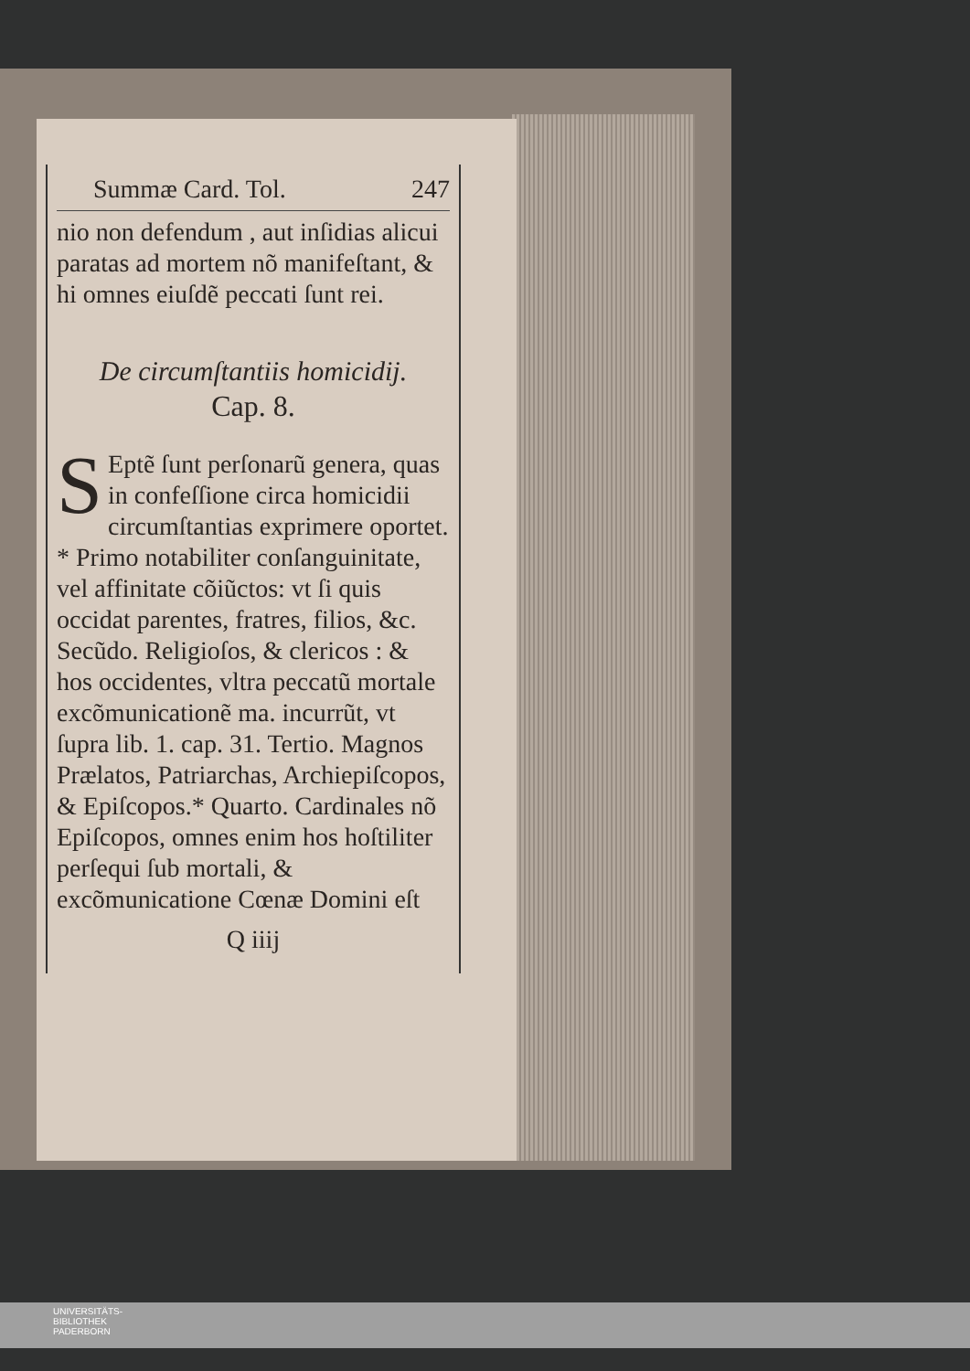Summæ Card. Tol. 247
nio non defendum , aut inſidias alicui paratas ad mortem nõ manifeſtant, & hi omnes eiuſdẽ peccati ſunt rei.
De circumſtantiis homicidij.
Cap. 8.
SEptẽ ſunt perſonarũ genera, quas in confeſſione circa homicidii circumſtantias exprimere oportet. * Primo notabiliter conſanguinitate, vel affinitate cõiũctos: vt ſi quis occidat parentes, fratres, filios, &c. Secũdo. Religioſos, & clericos : & hos occidentes, vltra peccatũ mortale excõmunicationẽ ma. incurrũt, vt ſupra lib. 1. cap. 31. Tertio. Magnos Prælatos, Patriarchas, Archiepiſcopos, & Epiſcopos.* Quarto. Cardinales nõ Epiſcopos, omnes enim hos hoſtiliter perſequi ſub mortali, & excõmunicatione Cœnæ Domini eſt
Q iiij
UNIVERSITÄTS-
BIBLIOTHEK
PADERBORN